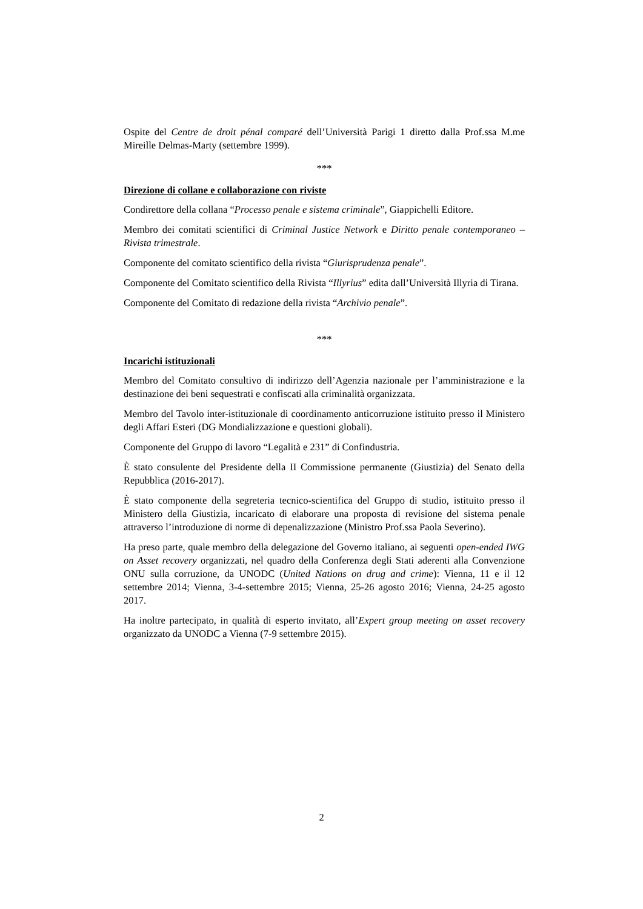Ospite del Centre de droit pénal comparé dell’Università Parigi 1 diretto dalla Prof.ssa M.me Mireille Delmas-Marty (settembre 1999).
***
Direzione di collane e collaborazione con riviste
Condirettore della collana “Processo penale e sistema criminale”, Giappichelli Editore.
Membro dei comitati scientifici di Criminal Justice Network e Diritto penale contemporaneo – Rivista trimestrale.
Componente del comitato scientifico della rivista “Giurisprudenza penale”.
Componente del Comitato scientifico della Rivista “Illyrius” edita dall’Università Illyria di Tirana.
Componente del Comitato di redazione della rivista “Archivio penale”.
***
Incarichi istituzionali
Membro del Comitato consultivo di indirizzo dell’Agenzia nazionale per l’amministrazione e la destinazione dei beni sequestrati e confiscati alla criminalità organizzata.
Membro del Tavolo inter-istituzionale di coordinamento anticorruzione istituito presso il Ministero degli Affari Esteri (DG Mondializzazione e questioni globali).
Componente del Gruppo di lavoro “Legalità e 231” di Confindustria.
È stato consulente del Presidente della II Commissione permanente (Giustizia) del Senato della Repubblica (2016-2017).
È stato componente della segreteria tecnico-scientifica del Gruppo di studio, istituito presso il Ministero della Giustizia, incaricato di elaborare una proposta di revisione del sistema penale attraverso l’introduzione di norme di depenalizzazione (Ministro Prof.ssa Paola Severino).
Ha preso parte, quale membro della delegazione del Governo italiano, ai seguenti open-ended IWG on Asset recovery organizzati, nel quadro della Conferenza degli Stati aderenti alla Convenzione ONU sulla corruzione, da UNODC (United Nations on drug and crime): Vienna, 11 e il 12 settembre 2014; Vienna, 3-4-settembre 2015; Vienna, 25-26 agosto 2016; Vienna, 24-25 agosto 2017.
Ha inoltre partecipato, in qualità di esperto invitato, all’Expert group meeting on asset recovery organizzato da UNODC a Vienna (7-9 settembre 2015).
2